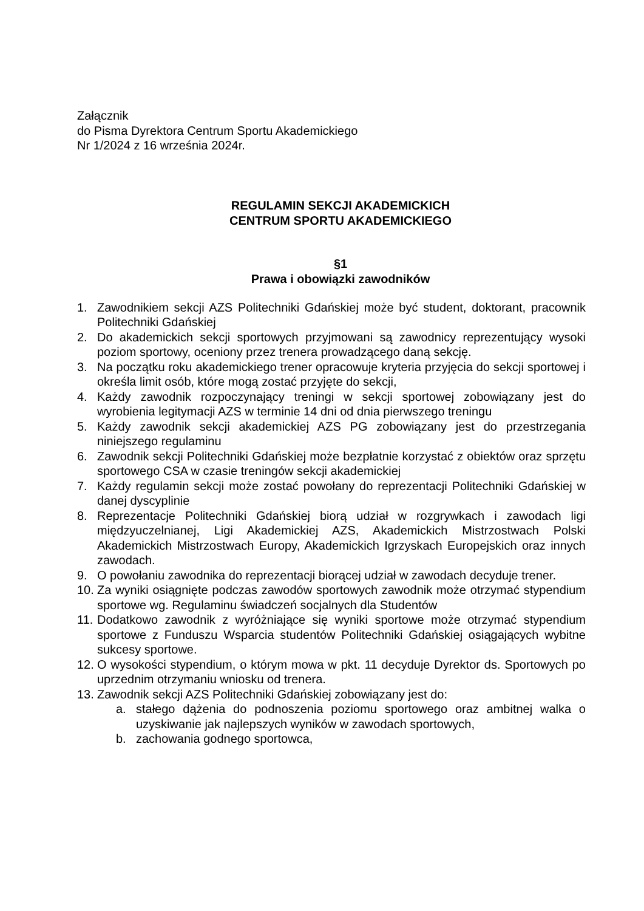Załącznik
do Pisma Dyrektora Centrum Sportu Akademickiego
Nr 1/2024 z 16 września 2024r.
REGULAMIN SEKCJI AKADEMICKICH
CENTRUM SPORTU AKADEMICKIEGO
§1
Prawa i obowiązki zawodników
1. Zawodnikiem sekcji AZS Politechniki Gdańskiej może być student, doktorant, pracownik Politechniki Gdańskiej
2. Do akademickich sekcji sportowych przyjmowani są zawodnicy reprezentujący wysoki poziom sportowy, oceniony przez trenera prowadzącego daną sekcję.
3. Na początku roku akademickiego trener opracowuje kryteria przyjęcia do sekcji sportowej i określa limit osób, które mogą zostać przyjęte do sekcji,
4. Każdy zawodnik rozpoczynający treningi w sekcji sportowej zobowiązany jest do wyrobienia legitymacji AZS w terminie 14 dni od dnia pierwszego treningu
5. Każdy zawodnik sekcji akademickiej AZS PG zobowiązany jest do przestrzegania niniejszego regulaminu
6. Zawodnik sekcji Politechniki Gdańskiej może bezpłatnie korzystać z obiektów oraz sprzętu sportowego CSA w czasie treningów sekcji akademickiej
7. Każdy regulamin sekcji może zostać powołany do reprezentacji Politechniki Gdańskiej w danej dyscyplinie
8. Reprezentacje Politechniki Gdańskiej biorą udział w rozgrywkach i zawodach ligi międzyuczelnianej, Ligi Akademickiej AZS, Akademickich Mistrzostwach Polski Akademickich Mistrzostwach Europy, Akademickich Igrzyskach Europejskich oraz innych zawodach.
9. O powołaniu zawodnika do reprezentacji biorącej udział w zawodach decyduje trener.
10. Za wyniki osiągnięte podczas zawodów sportowych zawodnik może otrzymać stypendium sportowe wg. Regulaminu świadczeń socjalnych dla Studentów
11. Dodatkowo zawodnik z wyróżniające się wyniki sportowe może otrzymać stypendium sportowe z Funduszu Wsparcia studentów Politechniki Gdańskiej osiągających wybitne sukcesy sportowe.
12. O wysokości stypendium, o którym mowa w pkt. 11 decyduje Dyrektor ds. Sportowych po uprzednim otrzymaniu wniosku od trenera.
13. Zawodnik sekcji AZS Politechniki Gdańskiej zobowiązany jest do:
a. stałego dążenia do podnoszenia poziomu sportowego oraz ambitnej walka o uzyskiwanie jak najlepszych wyników w zawodach sportowych,
b. zachowania godnego sportowca,